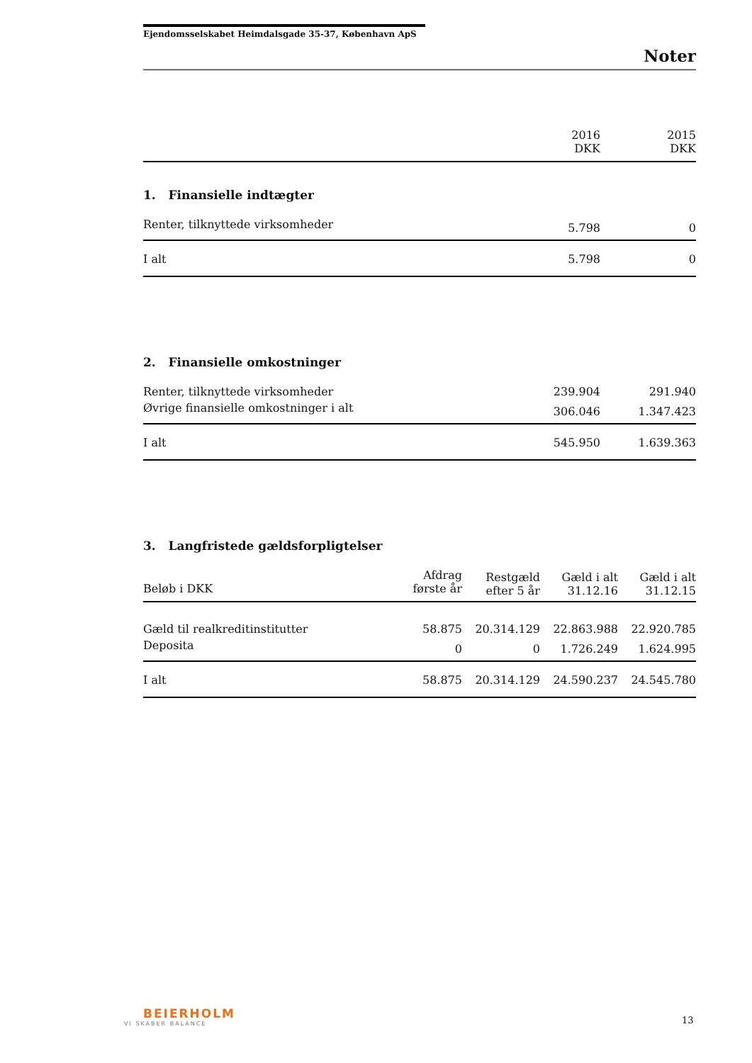Ejendomsselskabet Heimdalsgade 35-37, København ApS
Noter
| | 2016 DKK | 2015 DKK |
1. Finansielle indtægter
| Renter, tilknyttede virksomheder | 5.798 | 0 |
| I alt | 5.798 | 0 |
2. Finansielle omkostninger
| Renter, tilknyttede virksomheder | 239.904 | 291.940 |
| Øvrige finansielle omkostninger i alt | 306.046 | 1.347.423 |
| I alt | 545.950 | 1.639.363 |
3. Langfristede gældsforpligtelser
| Beløb i DKK | Afdrag første år | Restgæld efter 5 år | Gæld i alt 31.12.16 | Gæld i alt 31.12.15 |
| Gæld til realkreditinstitutter | 58.875 | 20.314.129 | 22.863.988 | 22.920.785 |
| Deposita | 0 | 0 | 1.726.249 | 1.624.995 |
| I alt | 58.875 | 20.314.129 | 24.590.237 | 24.545.780 |
BEIERHOLM
VI SKABER BALANCE
13